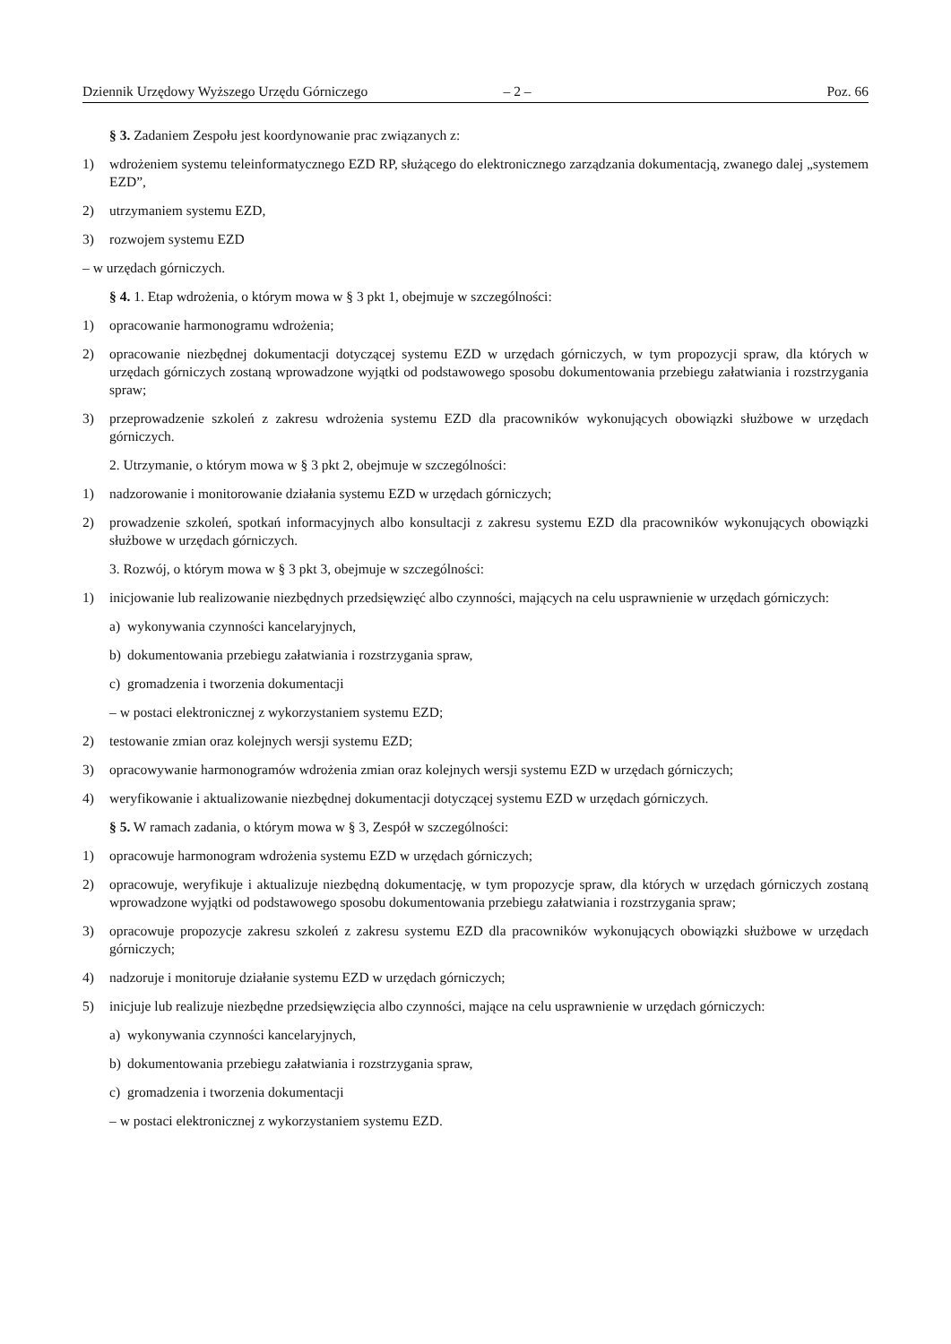Dziennik Urzędowy Wyższego Urzędu Górniczego – 2 – Poz. 66
§ 3. Zadaniem Zespołu jest koordynowanie prac związanych z:
1) wdrożeniem systemu teleinformatycznego EZD RP, służącego do elektronicznego zarządzania dokumentacją, zwanego dalej „systemem EZD”,
2) utrzymaniem systemu EZD,
3) rozwojem systemu EZD
– w urzędach górniczych.
§ 4. 1. Etap wdrożenia, o którym mowa w § 3 pkt 1, obejmuje w szczególności:
1) opracowanie harmonogramu wdrożenia;
2) opracowanie niezbędnej dokumentacji dotyczącej systemu EZD w urzędach górniczych, w tym propozycji spraw, dla których w urzędach górniczych zostaną wprowadzone wyjątki od podstawowego sposobu dokumentowania przebiegu załatwiania i rozstrzygania spraw;
3) przeprowadzenie szkoleń z zakresu wdrożenia systemu EZD dla pracowników wykonujących obowiązki służbowe w urzędach górniczych.
2. Utrzymanie, o którym mowa w § 3 pkt 2, obejmuje w szczególności:
1) nadzorowanie i monitorowanie działania systemu EZD w urzędach górniczych;
2) prowadzenie szkoleń, spotkań informacyjnych albo konsultacji z zakresu systemu EZD dla pracowników wykonujących obowiązki służbowe w urzędach górniczych.
3. Rozwój, o którym mowa w § 3 pkt 3, obejmuje w szczególności:
1) inicjowanie lub realizowanie niezbędnych przedsięwzięć albo czynności, mających na celu usprawnienie w urzędach górniczych:
a) wykonywania czynności kancelaryjnych,
b) dokumentowania przebiegu załatwiania i rozstrzygania spraw,
c) gromadzenia i tworzenia dokumentacji
– w postaci elektronicznej z wykorzystaniem systemu EZD;
2) testowanie zmian oraz kolejnych wersji systemu EZD;
3) opracowywanie harmonogramów wdrożenia zmian oraz kolejnych wersji systemu EZD w urzędach górniczych;
4) weryfikowanie i aktualizowanie niezbędnej dokumentacji dotyczącej systemu EZD w urzędach górniczych.
§ 5. W ramach zadania, o którym mowa w § 3, Zespół w szczególności:
1) opracowuje harmonogram wdrożenia systemu EZD w urzędach górniczych;
2) opracowuje, weryfikuje i aktualizuje niezbędną dokumentację, w tym propozycje spraw, dla których w urzędach górniczych zostaną wprowadzone wyjątki od podstawowego sposobu dokumentowania przebiegu załatwiania i rozstrzygania spraw;
3) opracowuje propozycje zakresu szkoleń z zakresu systemu EZD dla pracowników wykonujących obowiązki służbowe w urzędach górniczych;
4) nadzoruje i monitoruje działanie systemu EZD w urzędach górniczych;
5) inicjuje lub realizuje niezbędne przedsięwzięcia albo czynności, mające na celu usprawnienie w urzędach górniczych:
a) wykonywania czynności kancelaryjnych,
b) dokumentowania przebiegu załatwiania i rozstrzygania spraw,
c) gromadzenia i tworzenia dokumentacji
– w postaci elektronicznej z wykorzystaniem systemu EZD.